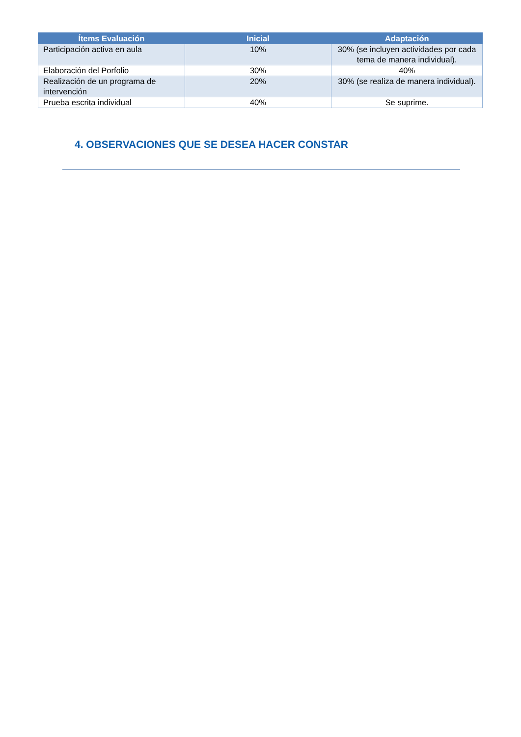| Ítems Evaluación | Inicial | Adaptación |
| --- | --- | --- |
| Participación activa en aula | 10% | 30% (se incluyen actividades por cada tema de manera individual). |
| Elaboración del Porfolio | 30% | 40% |
| Realización de un programa de intervención | 20% | 30% (se realiza de manera individual). |
| Prueba escrita individual | 40% | Se suprime. |
4. OBSERVACIONES QUE SE DESEA HACER CONSTAR